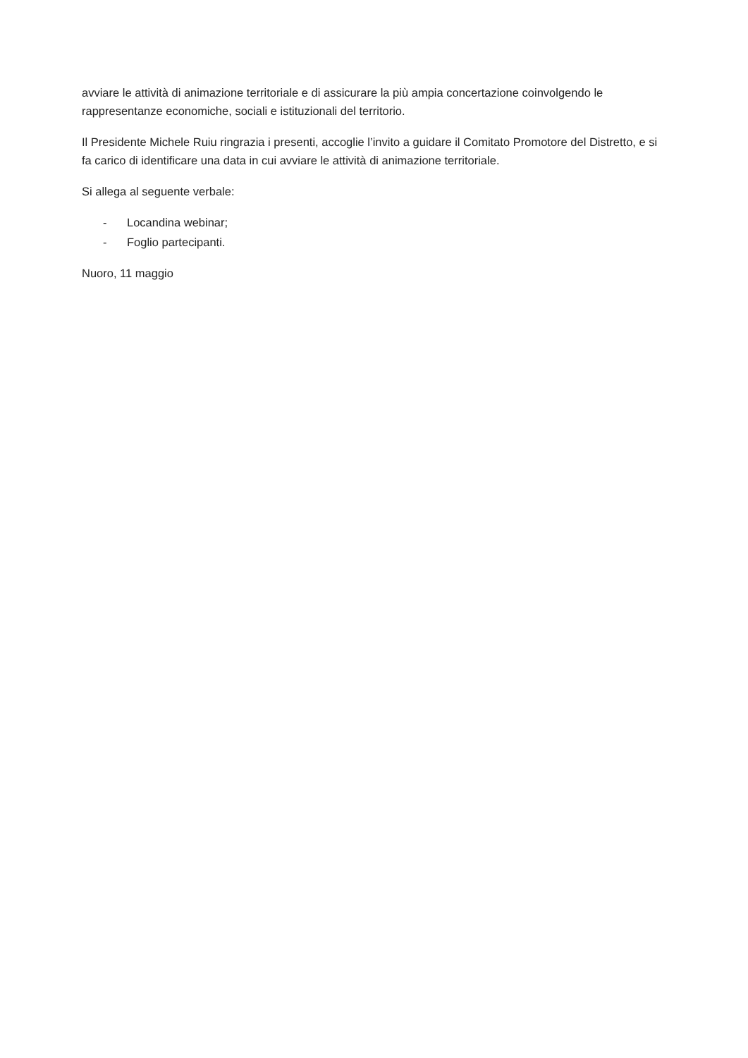avviare le attività di animazione territoriale e di assicurare la più ampia concertazione coinvolgendo le rappresentanze economiche, sociali e istituzionali del territorio.
Il Presidente Michele Ruiu ringrazia i presenti, accoglie l’invito a guidare il Comitato Promotore del Distretto, e si fa carico di identificare una data in cui avviare le attività di animazione territoriale.
Si allega al seguente verbale:
- Locandina webinar;
- Foglio partecipanti.
Nuoro, 11 maggio